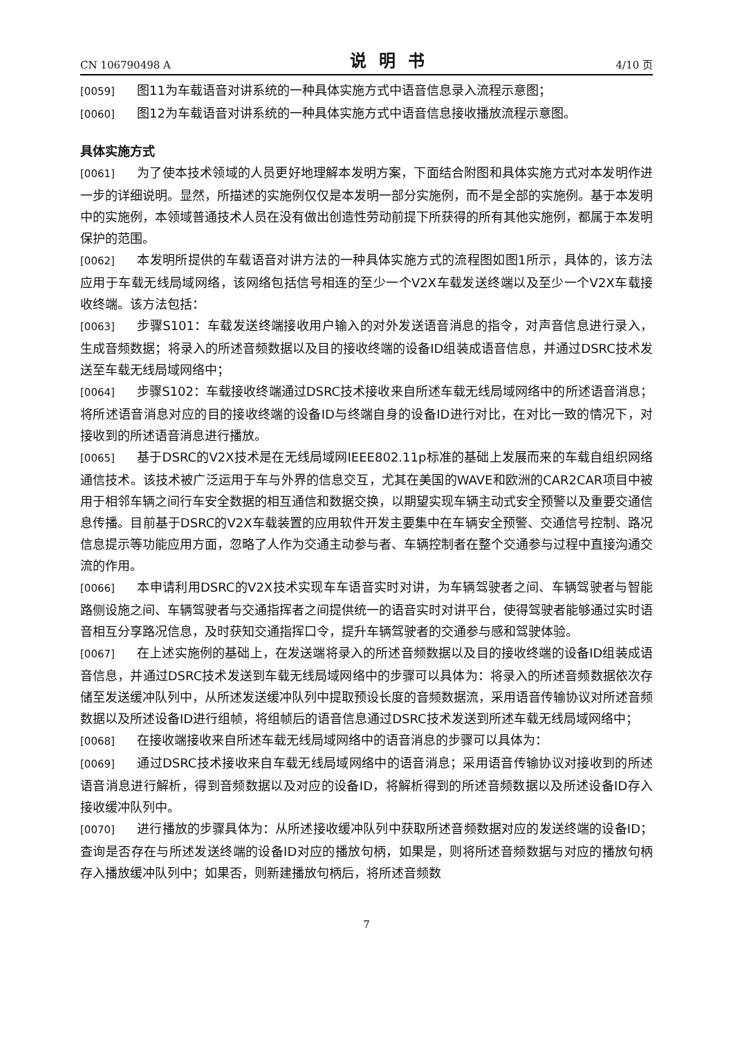CN 106790498 A 说明书 4/10 页
[0059] 图11为车载语音对讲系统的一种具体实施方式中语音信息录入流程示意图；
[0060] 图12为车载语音对讲系统的一种具体实施方式中语音信息接收播放流程示意图。
具体实施方式
[0061] 为了使本技术领域的人员更好地理解本发明方案，下面结合附图和具体实施方式对本发明作进一步的详细说明。显然，所描述的实施例仅仅是本发明一部分实施例，而不是全部的实施例。基于本发明中的实施例，本领域普通技术人员在没有做出创造性劳动前提下所获得的所有其他实施例，都属于本发明保护的范围。
[0062] 本发明所提供的车载语音对讲方法的一种具体实施方式的流程图如图1所示，具体的，该方法应用于车载无线局域网络，该网络包括信号相连的至少一个V2X车载发送终端以及至少一个V2X车载接收终端。该方法包括：
[0063] 步骤S101：车载发送终端接收用户输入的对外发送语音消息的指令，对声音信息进行录入，生成音频数据；将录入的所述音频数据以及目的接收终端的设备ID组装成语音信息，并通过DSRC技术发送至车载无线局域网络中；
[0064] 步骤S102：车载接收终端通过DSRC技术接收来自所述车载无线局域网络中的所述语音消息；将所述语音消息对应的目的接收终端的设备ID与终端自身的设备ID进行对比，在对比一致的情况下，对接收到的所述语音消息进行播放。
[0065] 基于DSRC的V2X技术是在无线局域网IEEE802.11p标准的基础上发展而来的车载自组织网络通信技术。该技术被广泛运用于车与外界的信息交互，尤其在美国的WAVE和欧洲的CAR2CAR项目中被用于相邻车辆之间行车安全数据的相互通信和数据交换，以期望实现车辆主动式安全预警以及重要交通信息传播。目前基于DSRC的V2X车载装置的应用软件开发主要集中在车辆安全预警、交通信号控制、路况信息提示等功能应用方面，忽略了人作为交通主动参与者、车辆控制者在整个交通参与过程中直接沟通交流的作用。
[0066] 本申请利用DSRC的V2X技术实现车车语音实时对讲，为车辆驾驶者之间、车辆驾驶者与智能路侧设施之间、车辆驾驶者与交通指挥者之间提供统一的语音实时对讲平台，使得驾驶者能够通过实时语音相互分享路况信息，及时获知交通指挥口令，提升车辆驾驶者的交通参与感和驾驶体验。
[0067] 在上述实施例的基础上，在发送端将录入的所述音频数据以及目的接收终端的设备ID组装成语音信息，并通过DSRC技术发送到车载无线局域网络中的步骤可以具体为：将录入的所述音频数据依次存储至发送缓冲队列中，从所述发送缓冲队列中提取预设长度的音频数据流，采用语音传输协议对所述音频数据以及所述设备ID进行组帧，将组帧后的语音信息通过DSRC技术发送到所述车载无线局域网络中；
[0068] 在接收端接收来自所述车载无线局域网络中的语音消息的步骤可以具体为：
[0069] 通过DSRC技术接收来自车载无线局域网络中的语音消息；采用语音传输协议对接收到的所述语音消息进行解析，得到音频数据以及对应的设备ID，将解析得到的所述音频数据以及所述设备ID存入接收缓冲队列中。
[0070] 进行播放的步骤具体为：从所述接收缓冲队列中获取所述音频数据对应的发送终端的设备ID；查询是否存在与所述发送终端的设备ID对应的播放句柄，如果是，则将所述音频数据与对应的播放句柄存入播放缓冲队列中；如果否，则新建播放句柄后，将所述音频数
7